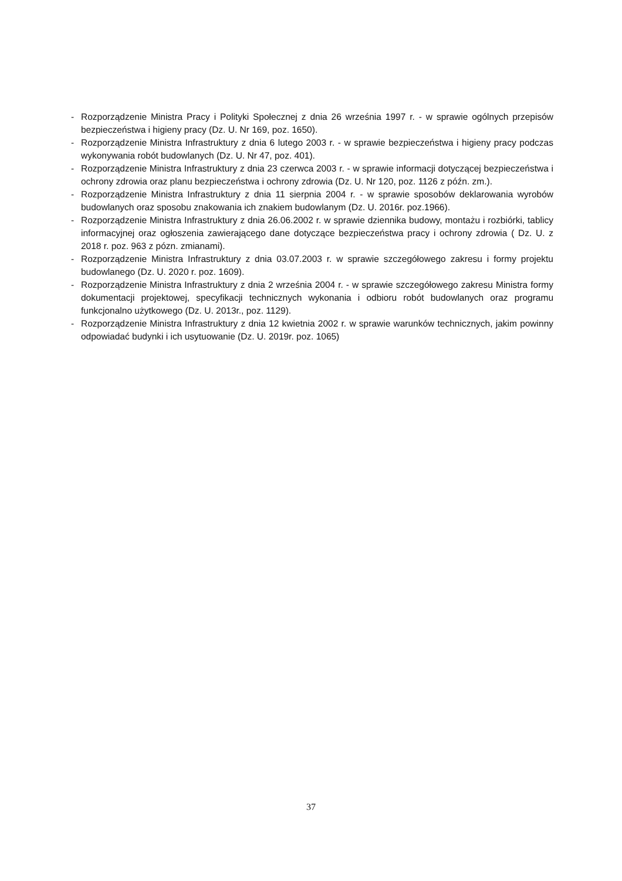- Rozporządzenie Ministra Pracy i Polityki Społecznej z dnia 26 września 1997 r. - w sprawie ogólnych przepisów bezpieczeństwa i higieny pracy (Dz. U. Nr 169, poz. 1650).
- Rozporządzenie Ministra Infrastruktury z dnia 6 lutego 2003 r. - w sprawie bezpieczeństwa i higieny pracy podczas wykonywania robót budowlanych (Dz. U. Nr 47, poz. 401).
- Rozporządzenie Ministra Infrastruktury z dnia 23 czerwca 2003 r. - w sprawie informacji dotyczącej bezpieczeństwa i ochrony zdrowia oraz planu bezpieczeństwa i ochrony zdrowia (Dz. U. Nr 120, poz. 1126 z późn. zm.).
- Rozporządzenie Ministra Infrastruktury z dnia 11 sierpnia 2004 r. - w sprawie sposobów deklarowania wyrobów budowlanych oraz sposobu znakowania ich znakiem budowlanym (Dz. U. 2016r. poz.1966).
- Rozporządzenie Ministra Infrastruktury z dnia 26.06.2002 r. w sprawie dziennika budowy, montażu i rozbiórki, tablicy informacyjnej oraz ogłoszenia zawierającego dane dotyczące bezpieczeństwa pracy i ochrony zdrowia ( Dz. U. z 2018 r. poz. 963 z pózn. zmianami).
- Rozporządzenie Ministra Infrastruktury z dnia 03.07.2003 r. w sprawie szczegółowego zakresu i formy projektu budowlanego (Dz. U. 2020 r. poz. 1609).
- Rozporządzenie Ministra Infrastruktury z dnia 2 września 2004 r. - w sprawie szczegółowego zakresu Ministra formy dokumentacji projektowej, specyfikacji technicznych wykonania i odbioru robót budowlanych oraz programu funkcjonalno użytkowego (Dz. U. 2013r., poz. 1129).
- Rozporządzenie Ministra Infrastruktury z dnia 12 kwietnia 2002 r. w sprawie warunków technicznych, jakim powinny odpowiadać budynki i ich usytuowanie (Dz. U. 2019r. poz. 1065)
37